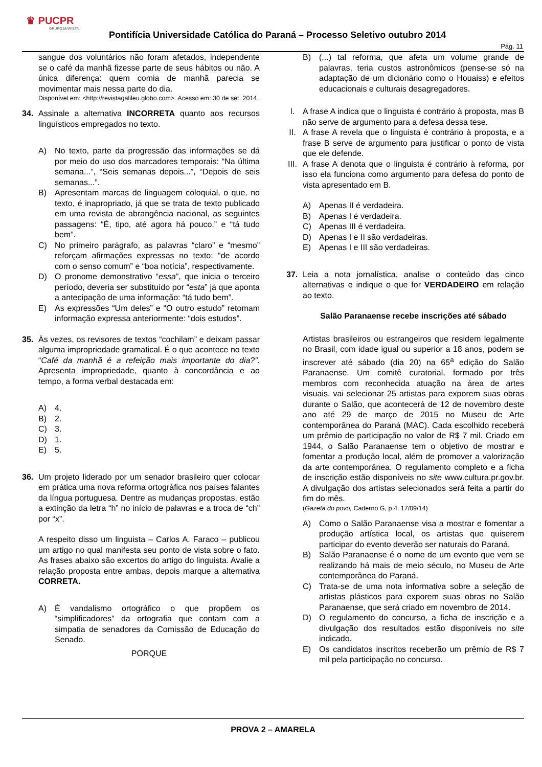♛ PUCPR
GRUPO MARISTA
Pontifícia Universidade Católica do Paraná – Processo Seletivo outubro 2014
Pág. 11
sangue dos voluntários não foram afetados, independente se o café da manhã fizesse parte de seus hábitos ou não. A única diferença: quem comia de manhã parecia se movimentar mais nessa parte do dia.
Disponível em: <http://revistagalileu.globo.com>. Acesso em: 30 de set. 2014.
34. Assinale a alternativa INCORRETA quanto aos recursos linguísticos empregados no texto.
A) No texto, parte da progressão das informações se dá por meio do uso dos marcadores temporais: “Na última semana...”, “Seis semanas depois...”, “Depois de seis semanas...”.
B) Apresentam marcas de linguagem coloquial, o que, no texto, é inapropriado, já que se trata de texto publicado em uma revista de abrangência nacional, as seguintes passagens: “É, tipo, até agora há pouco.” e “tá tudo bem”.
C) No primeiro parágrafo, as palavras “claro” e “mesmo” reforçam afirmações expressas no texto: “de acordo com o senso comum” e “boa notícia”, respectivamente.
D) O pronome demonstrativo “essa”, que inicia o terceiro período, deveria ser substituído por “esta” já que aponta a antecipação de uma informação: “tá tudo bem”.
E) As expressões “Um deles” e “O outro estudo” retomam informação expressa anteriormente: “dois estudos”.
35. Às vezes, os revisores de textos “cochilam” e deixam passar alguma impropriedade gramatical. É o que acontece no texto “Café da manhã é a refeição mais importante do dia?”. Apresenta impropriedade, quanto à concordância e ao tempo, a forma verbal destacada em:
A) 4.
B) 2.
C) 3.
D) 1.
E) 5.
36. Um projeto liderado por um senador brasileiro quer colocar em prática uma nova reforma ortográfica nos países falantes da língua portuguesa. Dentre as mudanças propostas, estão a extinção da letra “h” no início de palavras e a troca de “ch” por “x”.
A respeito disso um linguista – Carlos A. Faraco – publicou um artigo no qual manifesta seu ponto de vista sobre o fato. As frases abaixo são excertos do artigo do linguista. Avalie a relação proposta entre ambas, depois marque a alternativa CORRETA.
A) É vandalismo ortográfico o que propõem os “simplificadores” da ortografia que contam com a simpatia de senadores da Comissão de Educação do Senado.
PORQUE
B) (...) tal reforma, que afeta um volume grande de palavras, teria custos astronômicos (pense-se só na adaptação de um dicionário como o Houaiss) e efeitos educacionais e culturais desagregadores.
I. A frase A indica que o linguista é contrário à proposta, mas B não serve de argumento para a defesa dessa tese.
II. A frase A revela que o linguista é contrário à proposta, e a frase B serve de argumento para justificar o ponto de vista que ele defende.
III. A frase A denota que o linguista é contrário à reforma, por isso ela funciona como argumento para defesa do ponto de vista apresentado em B.
A) Apenas II é verdadeira.
B) Apenas I é verdadeira.
C) Apenas III é verdadeira.
D) Apenas I e II são verdadeiras.
E) Apenas I e III são verdadeiras.
37. Leia a nota jornalística, analise o conteúdo das cinco alternativas e indique o que for VERDADEIRO em relação ao texto.
Salão Paranaense recebe inscrições até sábado
Artistas brasileiros ou estrangeiros que residem legalmente no Brasil, com idade igual ou superior a 18 anos, podem se inscrever até sábado (dia 20) na 65<sup>a</sup> edição do Salão Paranaense. Um comitê curatorial, formado por três membros com reconhecida atuação na área de artes visuais, vai selecionar 25 artistas para exporem suas obras durante o Salão, que acontecerá de 12 de novembro deste ano até 29 de março de 2015 no Museu de Arte contemporânea do Paraná (MAC). Cada escolhido receberá um prêmio de participação no valor de R$ 7 mil. Criado em 1944, o Salão Paranaense tem o objetivo de mostrar e fomentar a produção local, além de promover a valorização da arte contemporânea. O regulamento completo e a ficha de inscrição estão disponíveis no site www.cultura.pr.gov.br. A divulgação dos artistas selecionados será feita a partir do fim do mês.
(Gazeta do povo, Caderno G, p.4, 17/09/14)
A) Como o Salão Paranaense visa a mostrar e fomentar a produção artística local, os artistas que quiserem participar do evento deverão ser naturais do Paraná.
B) Salão Paranaense é o nome de um evento que vem se realizando há mais de meio século, no Museu de Arte contemporânea do Paraná.
C) Trata-se de uma nota informativa sobre a seleção de artistas plásticos para exporem suas obras no Salão Paranaense, que será criado em novembro de 2014.
D) O regulamento do concurso, a ficha de inscrição e a divulgação dos resultados estão disponíveis no site indicado.
E) Os candidatos inscritos receberão um prêmio de R$ 7 mil pela participação no concurso.
PROVA 2 – AMARELA